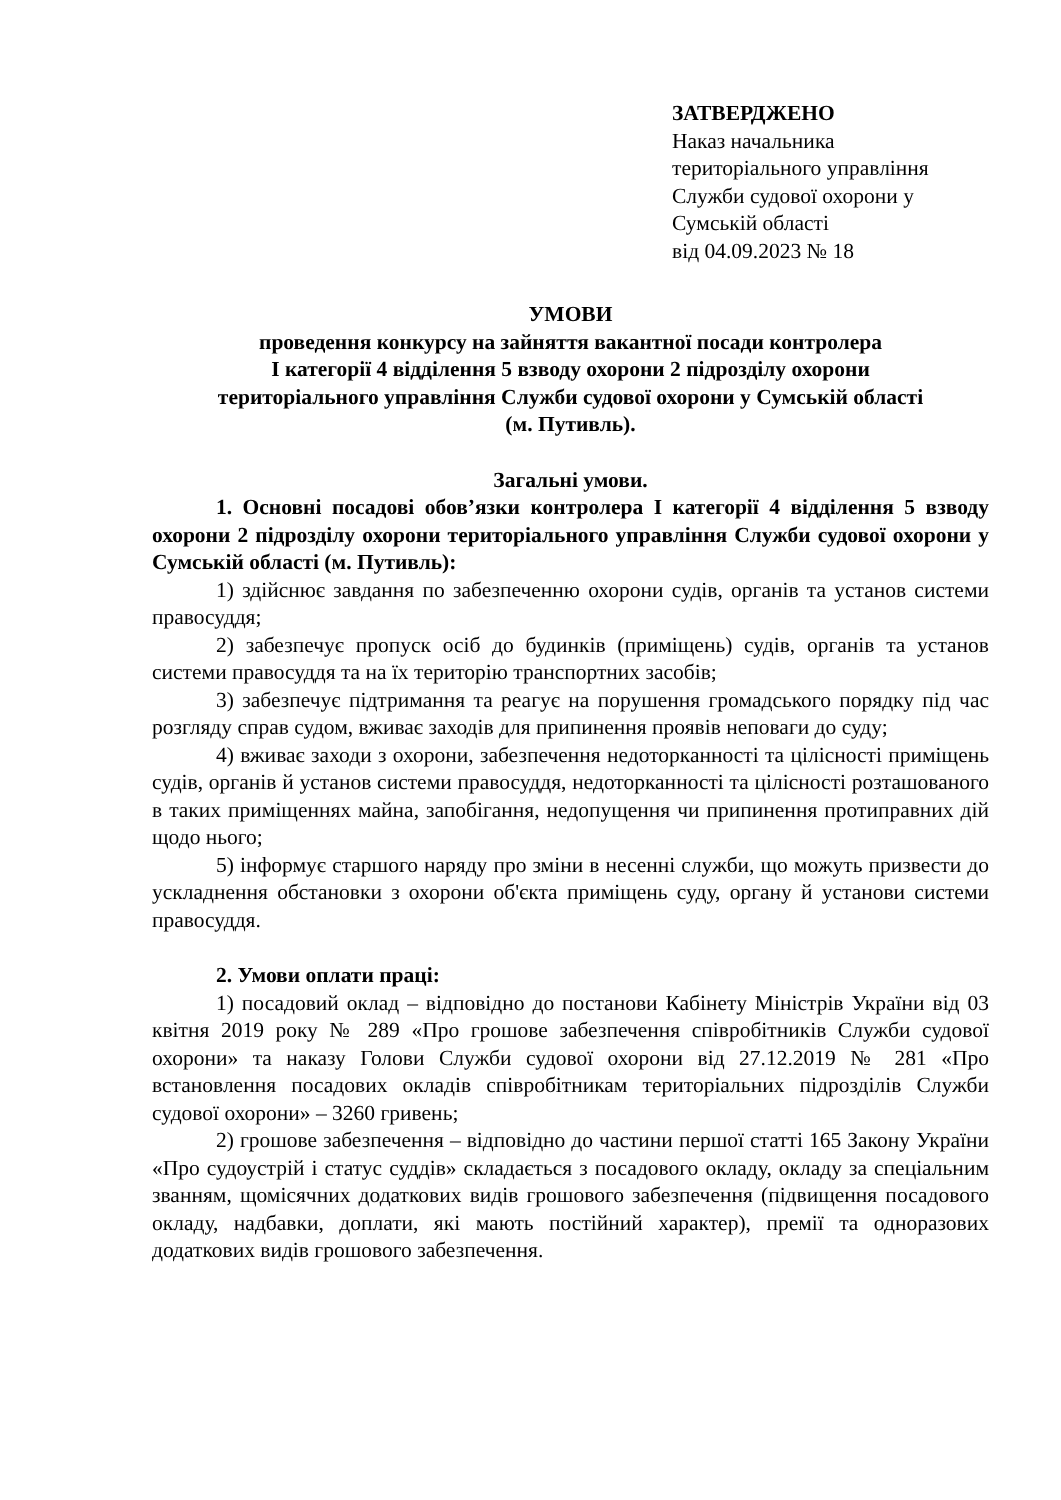ЗАТВЕРДЖЕНО
Наказ начальника
територіального управління
Служби судової охорони у
Сумській області
від 04.09.2023 № 18
УМОВИ
проведення конкурсу на зайняття вакантної посади контролера
І категорії 4 відділення 5 взводу охорони 2 підрозділу охорони
територіального управління Служби судової охорони у Сумській області
(м. Путивль).
Загальні умови.
1. Основні посадові обов’язки контролера І категорії 4 відділення 5 взводу охорони 2 підрозділу охорони територіального управління Служби судової охорони у Сумській області (м. Путивль):
1) здійснює завдання по забезпеченню охорони судів, органів та установ системи правосуддя;
2) забезпечує пропуск осіб до будинків (приміщень) судів, органів та установ системи правосуддя та на їх територію транспортних засобів;
3) забезпечує підтримання та реагує на порушення громадського порядку під час розгляду справ судом, вживає заходів для припинення проявів неповаги до суду;
4) вживає заходи з охорони, забезпечення недоторканності та цілісності приміщень судів, органів й установ системи правосуддя, недоторканності та цілісності розташованого в таких приміщеннях майна, запобігання, недопущення чи припинення протиправних дій щодо нього;
5) інформує старшого наряду про зміни в несенні служби, що можуть призвести до ускладнення обстановки з охорони об'єкта приміщень суду, органу й установи системи правосуддя.
2. Умови оплати праці:
1) посадовий оклад – відповідно до постанови Кабінету Міністрів України від 03 квітня 2019 року № 289 «Про грошове забезпечення співробітників Служби судової охорони» та наказу Голови Служби судової охорони від 27.12.2019 № 281 «Про встановлення посадових окладів співробітникам територіальних підрозділів Служби судової охорони» – 3260 гривень;
2) грошове забезпечення – відповідно до частини першої статті 165 Закону України «Про судоустрій і статус суддів» складається з посадового окладу, окладу за спеціальним званням, щомісячних додаткових видів грошового забезпечення (підвищення посадового окладу, надбавки, доплати, які мають постійний характер), премії та одноразових додаткових видів грошового забезпечення.